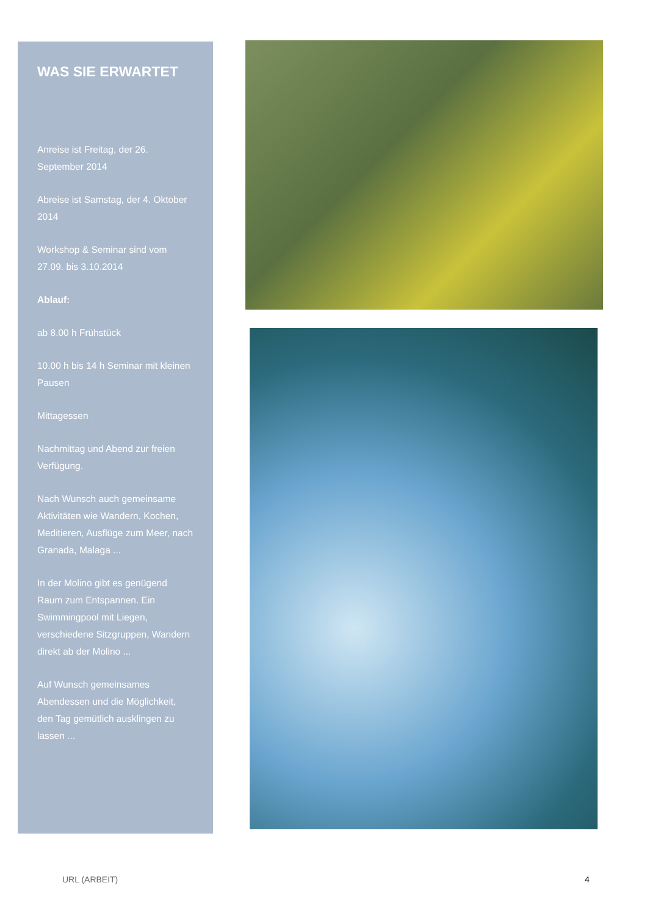WAS SIE ERWARTET
Anreise ist Freitag, der 26. September 2014
Abreise ist Samstag, der 4. Oktober 2014
Workshop & Seminar sind vom 27.09. bis 3.10.2014
Ablauf:
ab 8.00 h Frühstück
10.00 h bis 14 h Seminar mit kleinen Pausen
Mittagessen
Nachmittag und Abend zur freien Verfügung.
Nach Wunsch auch gemeinsame Aktivitäten wie Wandern, Kochen, Meditieren, Ausflüge zum Meer, nach Granada, Malaga ...
In der Molino gibt es genügend Raum zum Entspannen. Ein Swimmingpool mit Liegen, verschiedene Sitzgruppen, Wandern direkt ab der Molino ...
Auf Wunsch gemeinsames Abendessen und die Möglichkeit, den Tag gemütlich ausklingen zu lassen ...
URL (ARBEIT) 4